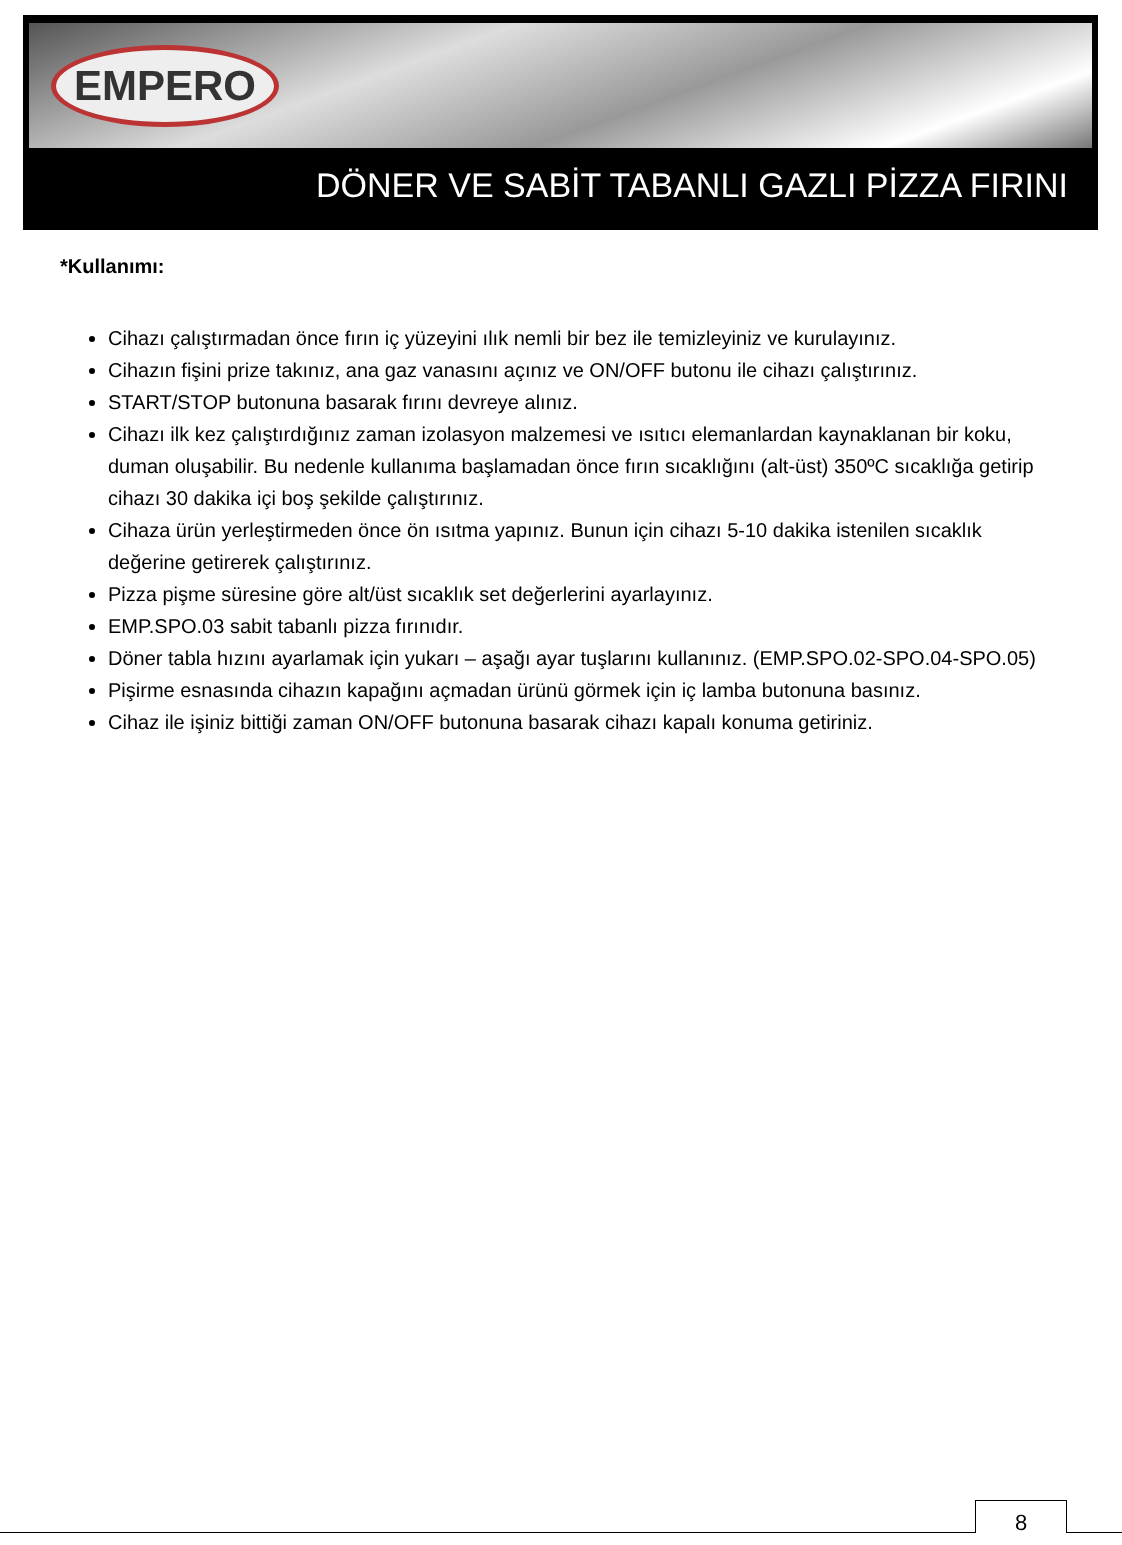EMPERO
DÖNER VE SABİT TABANLI GAZLI PİZZA FIRINI
*Kullanımı:
Cihazı çalıştırmadan önce fırın iç yüzeyini ılık nemli bir bez ile temizleyiniz ve kurulayınız.
Cihazın fişini prize takınız, ana gaz vanasını açınız ve ON/OFF butonu ile cihazı çalıştırınız.
START/STOP butonuna basarak fırını devreye alınız.
Cihazı ilk kez çalıştırdığınız zaman izolasyon malzemesi ve ısıtıcı elemanlardan kaynaklanan bir koku, duman oluşabilir. Bu nedenle kullanıma başlamadan önce fırın sıcaklığını (alt-üst) 350ºC sıcaklığa getirip cihazı 30 dakika içi boş şekilde çalıştırınız.
Cihaza ürün yerleştirmeden önce ön ısıtma yapınız. Bunun için cihazı 5-10 dakika istenilen sıcaklık değerine getirerek çalıştırınız.
Pizza pişme süresine göre alt/üst sıcaklık set değerlerini ayarlayınız.
EMP.SPO.03 sabit tabanlı pizza fırınıdır.
Döner tabla hızını ayarlamak için yukarı – aşağı ayar tuşlarını kullanınız. (EMP.SPO.02-SPO.04-SPO.05)
Pişirme esnasında cihazın kapağını açmadan ürünü görmek için iç lamba butonuna basınız.
Cihaz ile işiniz bittiği zaman ON/OFF butonuna basarak cihazı kapalı konuma getiriniz.
8